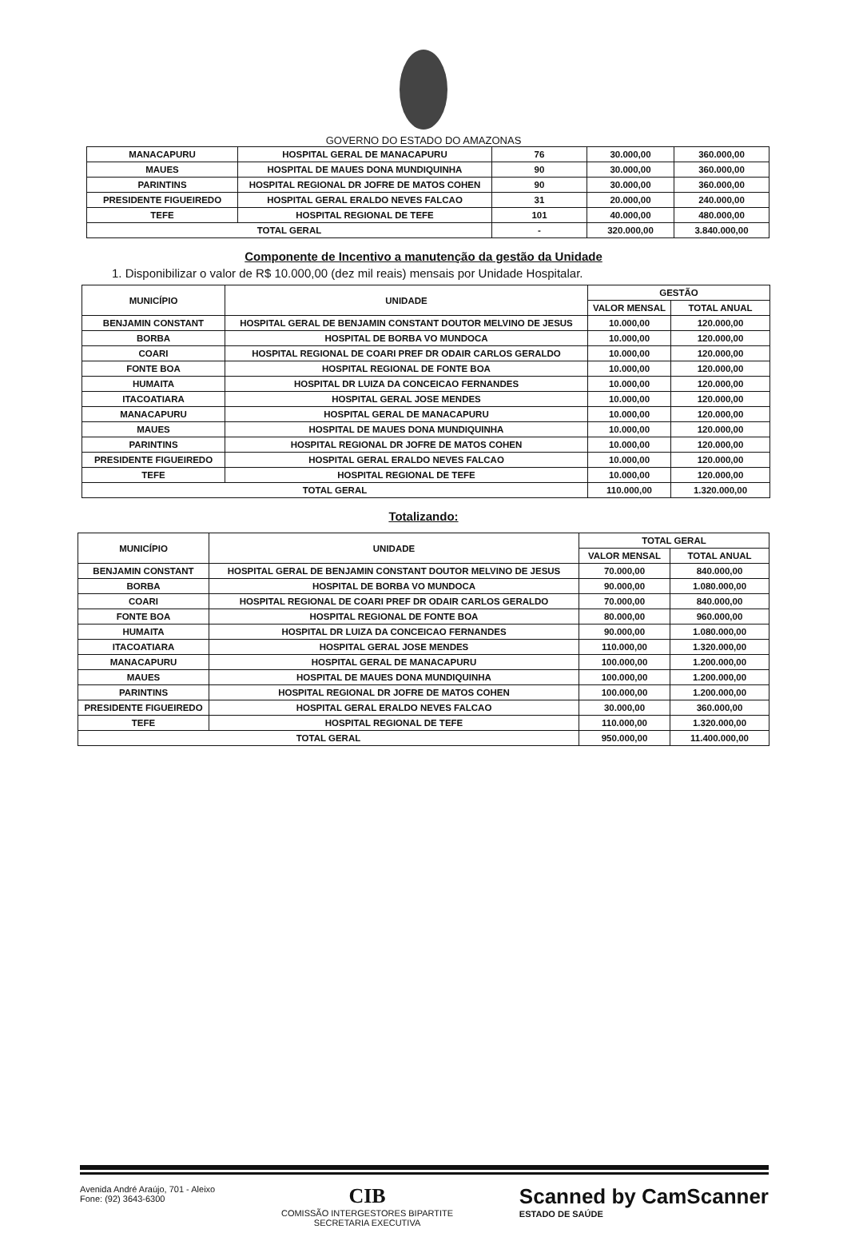GOVERNO DO ESTADO DO AMAZONAS
| MANACAPURU | HOSPITAL GERAL DE MANACAPURU | 76 | 30.000,00 | 360.000,00 |
| MAUES | HOSPITAL DE MAUES DONA MUNDIQUINHA | 90 | 30.000,00 | 360.000,00 |
| PARINTINS | HOSPITAL REGIONAL DR JOFRE DE MATOS COHEN | 90 | 30.000,00 | 360.000,00 |
| PRESIDENTE FIGUEIREDO | HOSPITAL GERAL ERALDO NEVES FALCAO | 31 | 20.000,00 | 240.000,00 |
| TEFE | HOSPITAL REGIONAL DE TEFE | 101 | 40.000,00 | 480.000,00 |
| TOTAL GERAL | | - | 320.000,00 | 3.840.000,00 |
Componente de Incentivo a manutenção da gestão da Unidade
1. Disponibilizar o valor de R$ 10.000,00 (dez mil reais) mensais por Unidade Hospitalar.
| MUNICÍPIO | UNIDADE | GESTÃO | |
| --- | --- | --- | --- |
| | | VALOR MENSAL | TOTAL ANUAL |
| BENJAMIN CONSTANT | HOSPITAL GERAL DE BENJAMIN CONSTANT DOUTOR MELVINO DE JESUS | 10.000,00 | 120.000,00 |
| BORBA | HOSPITAL DE BORBA VO MUNDOCA | 10.000,00 | 120.000,00 |
| COARI | HOSPITAL REGIONAL DE COARI PREF DR ODAIR CARLOS GERALDO | 10.000,00 | 120.000,00 |
| FONTE BOA | HOSPITAL REGIONAL DE FONTE BOA | 10.000,00 | 120.000,00 |
| HUMAITA | HOSPITAL DR LUIZA DA CONCEICAO FERNANDES | 10.000,00 | 120.000,00 |
| ITACOATIARA | HOSPITAL GERAL JOSE MENDES | 10.000,00 | 120.000,00 |
| MANACAPURU | HOSPITAL GERAL DE MANACAPURU | 10.000,00 | 120.000,00 |
| MAUES | HOSPITAL DE MAUES DONA MUNDIQUINHA | 10.000,00 | 120.000,00 |
| PARINTINS | HOSPITAL REGIONAL DR JOFRE DE MATOS COHEN | 10.000,00 | 120.000,00 |
| PRESIDENTE FIGUEIREDO | HOSPITAL GERAL ERALDO NEVES FALCAO | 10.000,00 | 120.000,00 |
| TEFE | HOSPITAL REGIONAL DE TEFE | 10.000,00 | 120.000,00 |
| TOTAL GERAL | | 110.000,00 | 1.320.000,00 |
Totalizando:
| MUNICÍPIO | UNIDADE | TOTAL GERAL | |
| --- | --- | --- | --- |
| | | VALOR MENSAL | TOTAL ANUAL |
| BENJAMIN CONSTANT | HOSPITAL GERAL DE BENJAMIN CONSTANT DOUTOR MELVINO DE JESUS | 70.000,00 | 840.000,00 |
| BORBA | HOSPITAL DE BORBA VO MUNDOCA | 90.000,00 | 1.080.000,00 |
| COARI | HOSPITAL REGIONAL DE COARI PREF DR ODAIR CARLOS GERALDO | 70.000,00 | 840.000,00 |
| FONTE BOA | HOSPITAL REGIONAL DE FONTE BOA | 80.000,00 | 960.000,00 |
| HUMAITA | HOSPITAL DR LUIZA DA CONCEICAO FERNANDES | 90.000,00 | 1.080.000,00 |
| ITACOATIARA | HOSPITAL GERAL JOSE MENDES | 110.000,00 | 1.320.000,00 |
| MANACAPURU | HOSPITAL GERAL DE MANACAPURU | 100.000,00 | 1.200.000,00 |
| MAUES | HOSPITAL DE MAUES DONA MUNDIQUINHA | 100.000,00 | 1.200.000,00 |
| PARINTINS | HOSPITAL REGIONAL DR JOFRE DE MATOS COHEN | 100.000,00 | 1.200.000,00 |
| PRESIDENTE FIGUEIREDO | HOSPITAL GERAL ERALDO NEVES FALCAO | 30.000,00 | 360.000,00 |
| TEFE | HOSPITAL REGIONAL DE TEFE | 110.000,00 | 1.320.000,00 |
| TOTAL GERAL | | 950.000,00 | 11.400.000,00 |
Avenida André Araújo, 701 - Aleixo
Fone: (92) 3643-6300
CIB
COMISSÃO INTERGESTORES BIPARTITE
SECRETARIA EXECUTIVA
Scanned by CamScanner
ESTADO DE SAÚDE